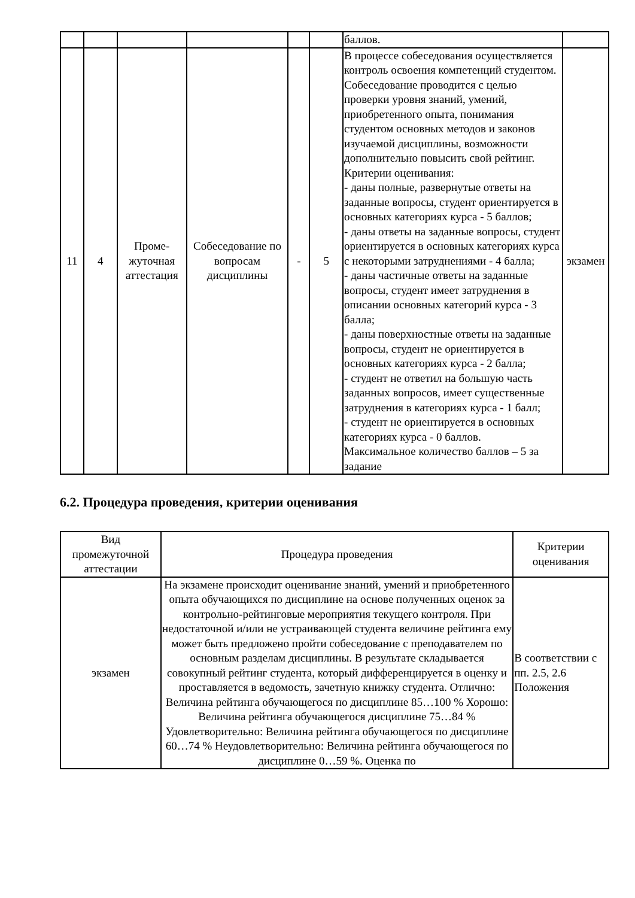| | | | | | | баллов. | |
| 11 | 4 | Проме- жуточная аттестация | Собеседование по вопросам дисциплины | - | 5 | В процессе собеседования осуществляется контроль освоения компетенций студентом. Собеседование проводится с целью проверки уровня знаний, умений, приобретенного опыта, понимания студентом основных методов и законов изучаемой дисциплины, возможности дополнительно повысить свой рейтинг. Критерии оценивания: - даны полные, развернутые ответы на заданные вопросы, студент ориентируется в основных категориях курса - 5 баллов; - даны ответы на заданные вопросы, студент ориентируется в основных категориях курса с некоторыми затруднениями - 4 балла; - даны частичные ответы на заданные вопросы, студент имеет затруднения в описании основных категорий курса - 3 балла; - даны поверхностные ответы на заданные вопросы, студент не ориентируется в основных категориях курса - 2 балла; - студент не ответил на большую часть заданных вопросов, имеет существенные затруднения в категориях курса - 1 балл; - студент не ориентируется в основных категориях курса - 0 баллов. Максимальное количество баллов – 5 за задание | экзамен |
6.2. Процедура проведения, критерии оценивания
| Вид промежуточной аттестации | Процедура проведения | Критерии оценивания |
| --- | --- | --- |
| экзамен | На экзамене происходит оценивание знаний, умений и приобретенного опыта обучающихся по дисциплине на основе полученных оценок за контрольно-рейтинговые мероприятия текущего контроля. При недостаточной и/или не устраивающей студента величине рейтинга ему может быть предложено пройти собеседование с преподавателем по основным разделам дисциплины. В результате складывается совокупный рейтинг студента, который дифференцируется в оценку и проставляется в ведомость, зачетную книжку студента. Отлично: Величина рейтинга обучающегося по дисциплине 85…100 % Хорошо: Величина рейтинга обучающегося дисциплине 75…84 % Удовлетворительно: Величина рейтинга обучающегося по дисциплине 60…74 % Неудовлетворительно: Величина рейтинга обучающегося по дисциплине 0…59 %. Оценка по | В соответствии с пп. 2.5, 2.6 Положения |